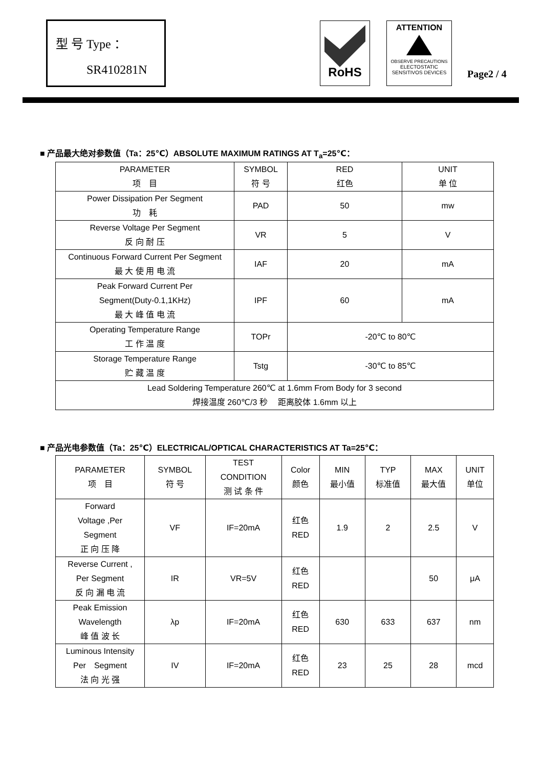型 号 Type ：
SR410281N
RoHS
ATTENTION
OBSERVE PRECAUTIONS
ELECTOSTATIC
SENSITIVOS DEVICES
Page2 / 4
■ 产品最大绝对参数值（Ta：25℃）ABSOLUTE MAXIMUM RATINGS AT T<sub>a</sub>=25℃：
| PARAMETER 项 目 | SYMBOL 符 号 | RED 红色 | UNIT 单 位 |
| Power Dissipation Per Segment 功 耗 | PAD | 50 | mw |
| Reverse Voltage Per Segment 反 向 耐 压 | VR | 5 | V |
| Continuous Forward Current Per Segment 最 大 使 用 电 流 | IAF | 20 | mA |
| Peak Forward Current Per Segment(Duty-0.1,1KHz) 最 大 峰 值 电 流 | IPF | 60 | mA |
| Operating Temperature Range 工 作 温 度 | TOPr | -20℃ to 80℃ | |
| Storage Temperature Range 贮 藏 温 度 | Tstg | -30℃ to 85℃ | |
| Lead Soldering Temperature 260℃ at 1.6mm From Body for 3 second 焊接温度 260℃/3 秒 距离胶体 1.6mm 以上 | | | |
■ 产品光电参数值（Ta：25℃）ELECTRICAL/OPTICAL CHARACTERISTICS AT Ta=25℃：
| PARAMETER 项 目 | SYMBOL 符 号 | TEST CONDITION 测 试 条 件 | Color 颜色 | MIN 最小值 | TYP 标准值 | MAX 最大值 | UNIT 单位 |
| Forward Voltage ,Per Segment 正 向 压 降 | VF | IF=20mA | 红色 RED | 1.9 | 2 | 2.5 | V |
| Reverse Current , Per Segment 反 向 漏 电 流 | IR | VR=5V | 红色 RED | | | 50 | μA |
| Peak Emission Wavelength 峰 值 波 长 | λp | IF=20mA | 红色 RED | 630 | 633 | 637 | nm |
| Luminous Intensity Per Segment 法 向 光 强 | IV | IF=20mA | 红色 RED | 23 | 25 | 28 | mcd |